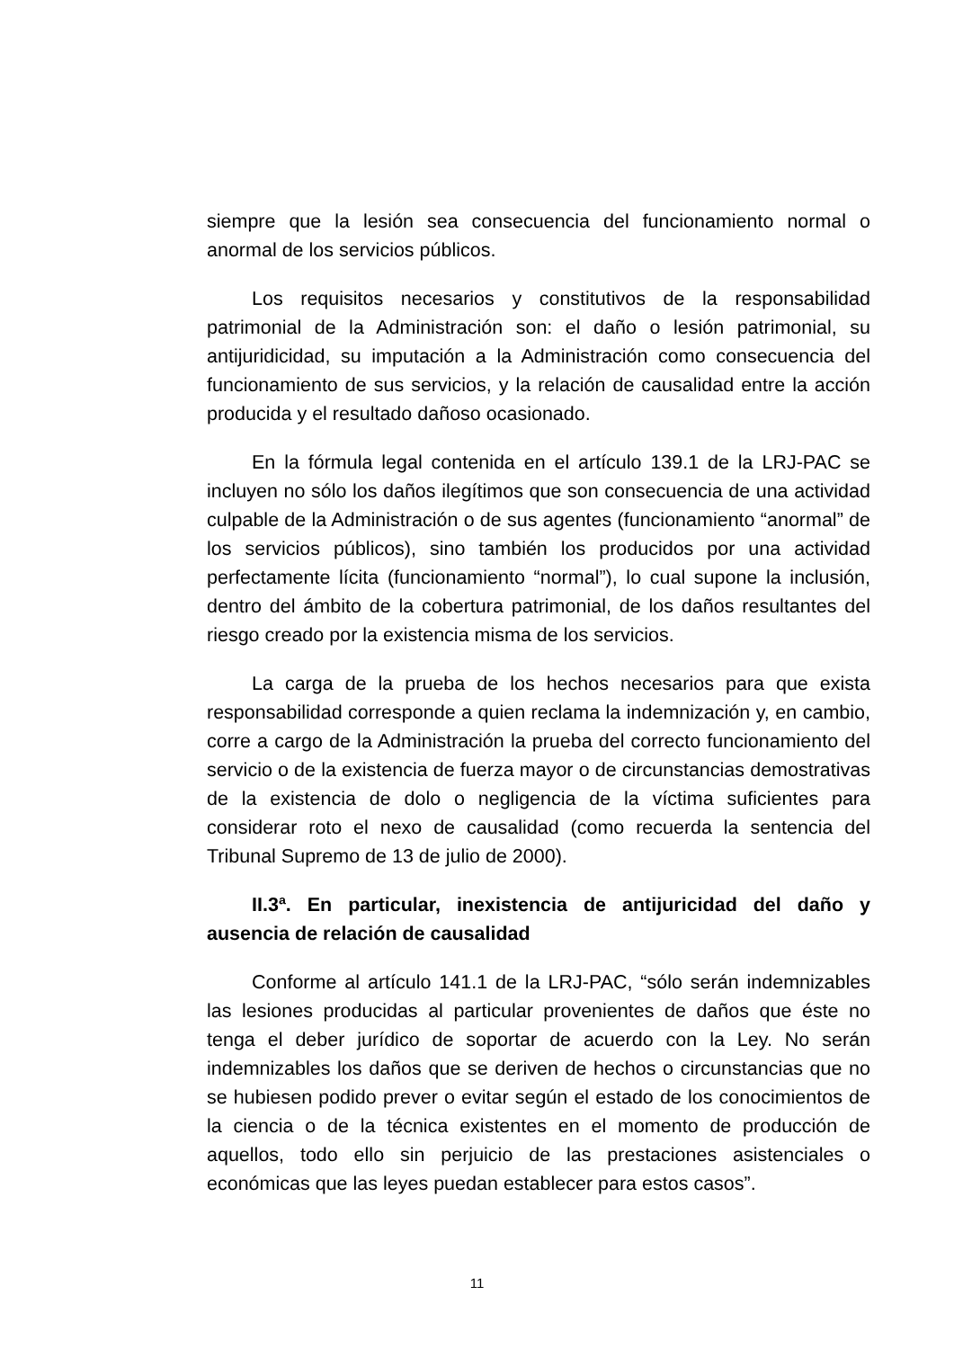siempre que la lesión sea consecuencia del funcionamiento normal o anormal de los servicios públicos.
Los requisitos necesarios y constitutivos de la responsabilidad patrimonial de la Administración son: el daño o lesión patrimonial, su antijuridicidad, su imputación a la Administración como consecuencia del funcionamiento de sus servicios, y la relación de causalidad entre la acción producida y el resultado dañoso ocasionado.
En la fórmula legal contenida en el artículo 139.1 de la LRJ-PAC se incluyen no sólo los daños ilegítimos que son consecuencia de una actividad culpable de la Administración o de sus agentes (funcionamiento “anormal” de los servicios públicos), sino también los producidos por una actividad perfectamente lícita (funcionamiento “normal”), lo cual supone la inclusión, dentro del ámbito de la cobertura patrimonial, de los daños resultantes del riesgo creado por la existencia misma de los servicios.
La carga de la prueba de los hechos necesarios para que exista responsabilidad corresponde a quien reclama la indemnización y, en cambio, corre a cargo de la Administración la prueba del correcto funcionamiento del servicio o de la existencia de fuerza mayor o de circunstancias demostrativas de la existencia de dolo o negligencia de la víctima suficientes para considerar roto el nexo de causalidad (como recuerda la sentencia del Tribunal Supremo de 13 de julio de 2000).
II.3ª. En particular, inexistencia de antijuricidad del daño y ausencia de relación de causalidad
Conforme al artículo 141.1 de la LRJ-PAC, “sólo serán indemnizables las lesiones producidas al particular provenientes de daños que éste no tenga el deber jurídico de soportar de acuerdo con la Ley. No serán indemnizables los daños que se deriven de hechos o circunstancias que no se hubiesen podido prever o evitar según el estado de los conocimientos de la ciencia o de la técnica existentes en el momento de producción de aquellos, todo ello sin perjuicio de las prestaciones asistenciales o económicas que las leyes puedan establecer para estos casos”.
11